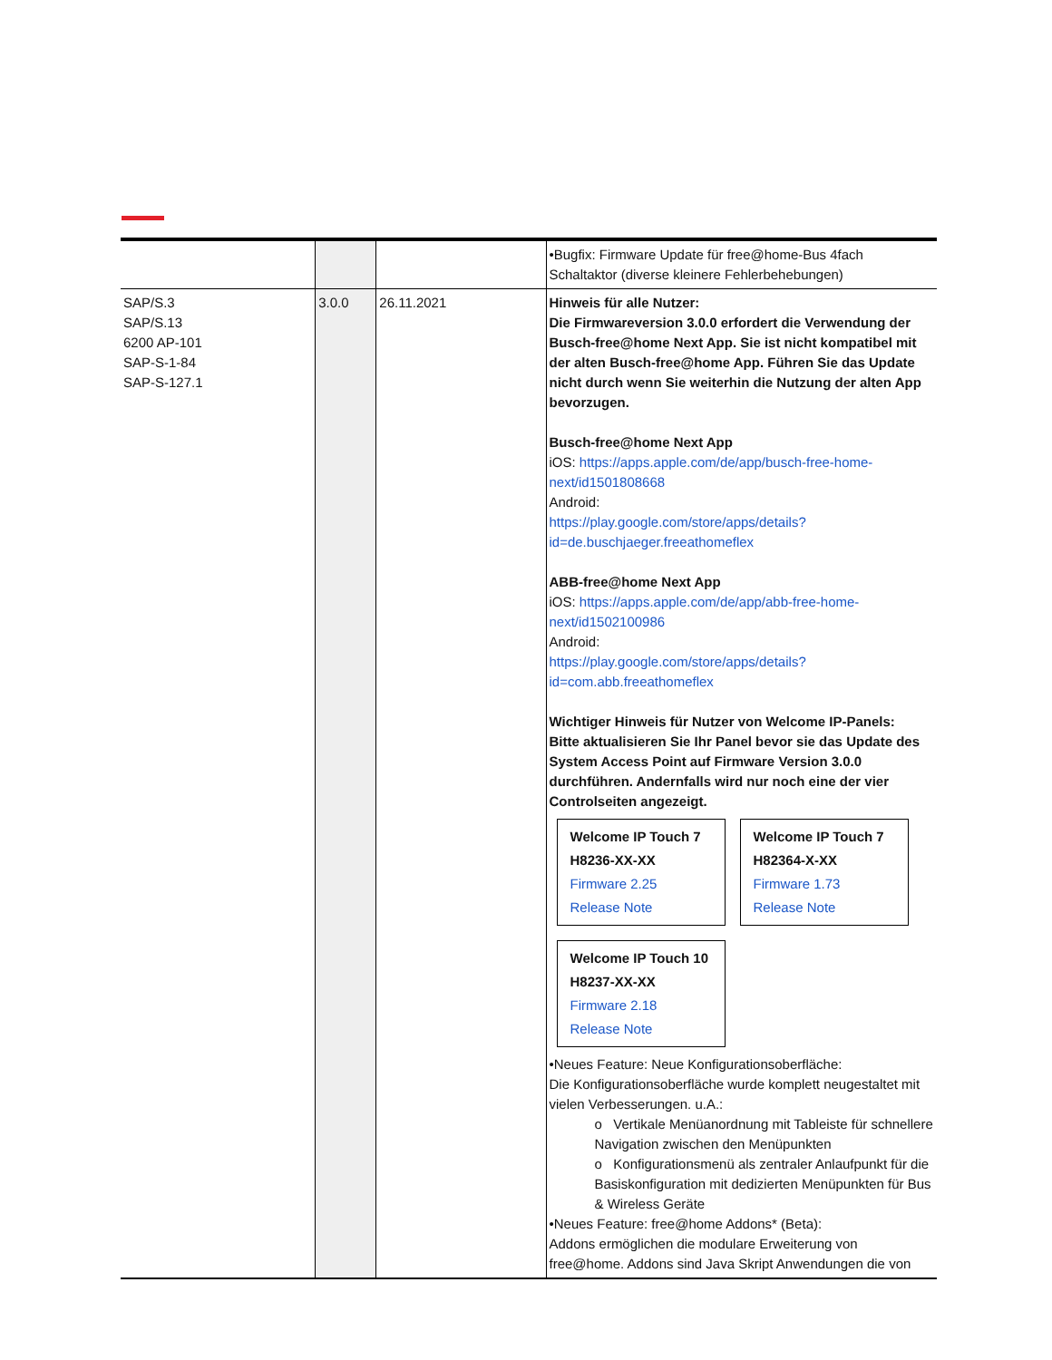| | | | •Bugfix: Firmware Update für free@home-Bus 4fach Schaltaktor (diverse kleinere Fehlerbehebungen) |
| SAP/S.3 SAP/S.13 6200 AP-101 SAP-S-1-84 SAP-S-127.1 | 3.0.0 | 26.11.2021 | Hinweis für alle Nutzer: Die Firmwareversion 3.0.0 erfordert die Verwendung der Busch-free@home Next App. Sie ist nicht kompatibel mit der alten Busch-free@home App. Führen Sie das Update nicht durch wenn Sie weiterhin die Nutzung der alten App bevorzugen. Busch-free@home Next App iOS: https://apps.apple.com/de/app/busch-free-home-next/id1501808668 Android: https://play.google.com/store/apps/details?id=de.buschjaeger.freeathomeflex ABB-free@home Next App iOS: https://apps.apple.com/de/app/abb-free-home-next/id1502100986 Android: https://play.google.com/store/apps/details?id=com.abb.freeathomeflex Wichtiger Hinweis für Nutzer von Welcome IP-Panels: Bitte aktualisieren Sie Ihr Panel bevor sie das Update des System Access Point auf Firmware Version 3.0.0 durchführen. Andernfalls wird nur noch eine der vier Controlseiten angezeigt. Welcome IP Touch 7 H8236-XX-XX Firmware 2.25 Release Note Welcome IP Touch 7 H82364-X-XX Firmware 1.73 Release Note Welcome IP Touch 10 H8237-XX-XX Firmware 2.18 Release Note •Neues Feature: Neue Konfigurationsoberfläche: Die Konfigurationsoberfläche wurde komplett neugestaltet mit vielen Verbesserungen. u.A.: o Vertikale Menüanordnung mit Tableiste für schnellere Navigation zwischen den Menüpunkten o Konfigurationsmenü als zentraler Anlaufpunkt für die Basiskonfiguration mit dedizierten Menüpunkten für Bus & Wireless Geräte •Neues Feature: free@home Addons* (Beta): Addons ermöglichen die modulare Erweiterung von free@home. Addons sind Java Skript Anwendungen die von |